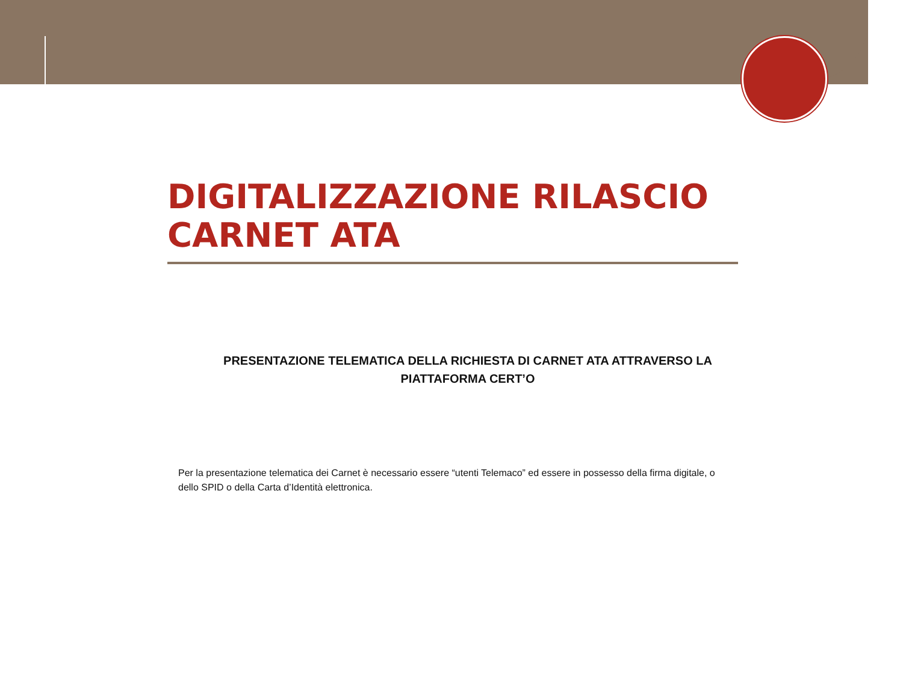DIGITALIZZAZIONE RILASCIO CARNET ATA
PRESENTAZIONE TELEMATICA DELLA RICHIESTA DI CARNET ATA ATTRAVERSO LA PIATTAFORMA CERT’O
Per la presentazione telematica dei Carnet è necessario essere “utenti Telemaco” ed essere in possesso della firma digitale, o dello SPID o della Carta d’Identità elettronica.